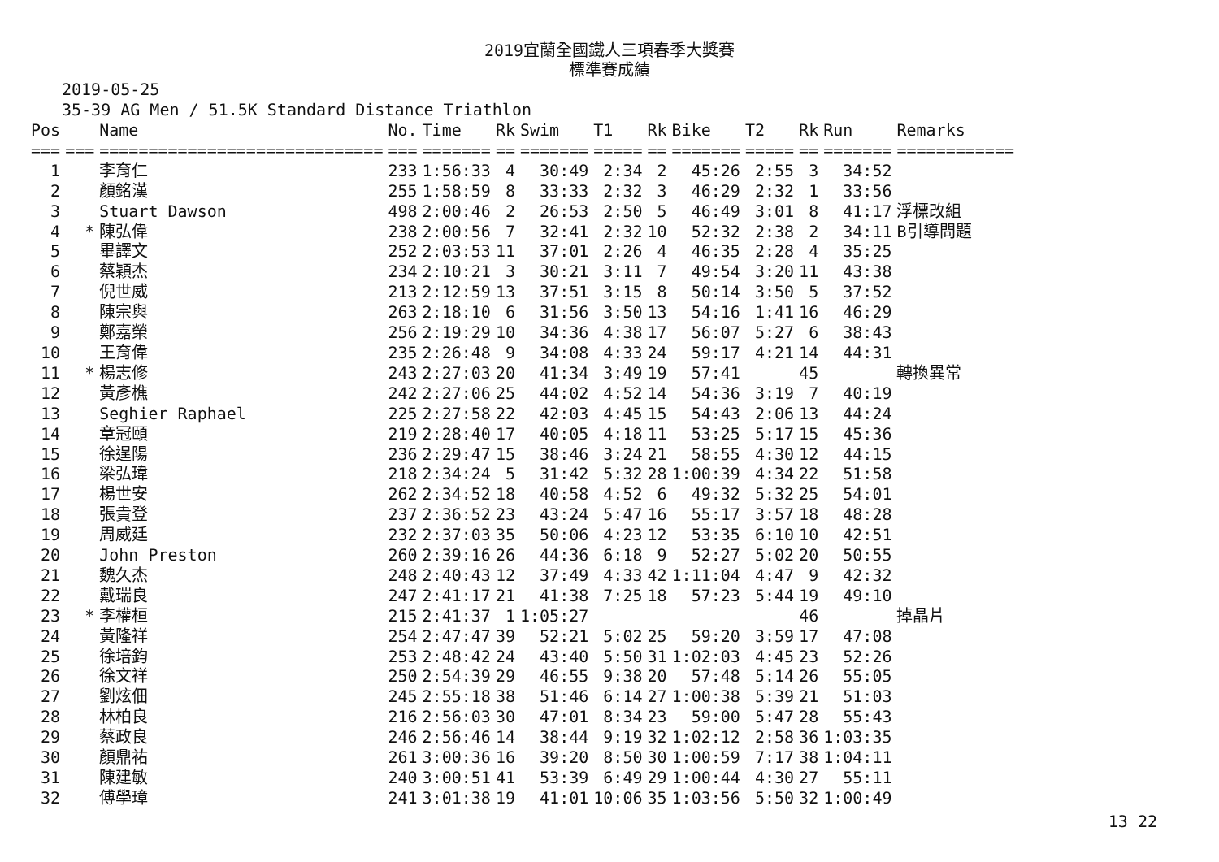2019宜蘭全國鐵人三項春季大獎賽
標準賽成績
2019-05-25
35-39 AG Men / 51.5K Standard Distance Triathlon
| Pos | | Name | No. | Time | Rk | Swim | T1 | Rk | Bike | T2 | Rk | Run | Remarks |
| --- | --- | --- | --- | --- | --- | --- | --- | --- | --- | --- | --- | --- | --- |
| === | === | ============================= | === | ======= | == | ======= | ===== | == | ======= | ===== | == | ======= | ============ |
| 1 | | 李育仁 | 233 | 1:56:33 | 4 | 30:49 | 2:34 | 2 | 45:26 | 2:55 | 3 | 34:52 | |
| 2 | | 顏銘漢 | 255 | 1:58:59 | 8 | 33:33 | 2:32 | 3 | 46:29 | 2:32 | 1 | 33:56 | |
| 3 | | Stuart Dawson | 498 | 2:00:46 | 2 | 26:53 | 2:50 | 5 | 46:49 | 3:01 | 8 | 41:17 | 浮標改組 |
| 4 | * | 陳弘偉 | 238 | 2:00:56 | 7 | 32:41 | 2:32 | 10 | 52:32 | 2:38 | 2 | 34:11 | B引導問題 |
| 5 | | 畢譯文 | 252 | 2:03:53 | 11 | 37:01 | 2:26 | 4 | 46:35 | 2:28 | 4 | 35:25 | |
| 6 | | 蔡穎杰 | 234 | 2:10:21 | 3 | 30:21 | 3:11 | 7 | 49:54 | 3:20 | 11 | 43:38 | |
| 7 | | 倪世威 | 213 | 2:12:59 | 13 | 37:51 | 3:15 | 8 | 50:14 | 3:50 | 5 | 37:52 | |
| 8 | | 陳宗與 | 263 | 2:18:10 | 6 | 31:56 | 3:50 | 13 | 54:16 | 1:41 | 16 | 46:29 | |
| 9 | | 鄭嘉榮 | 256 | 2:19:29 | 10 | 34:36 | 4:38 | 17 | 56:07 | 5:27 | 6 | 38:43 | |
| 10 | | 王育偉 | 235 | 2:26:48 | 9 | 34:08 | 4:33 | 24 | 59:17 | 4:21 | 14 | 44:31 | |
| 11 | * | 楊志修 | 243 | 2:27:03 | 20 | 41:34 | 3:49 | 19 | 57:41 | | 45 | | 轉換異常 |
| 12 | | 黃彥樵 | 242 | 2:27:06 | 25 | 44:02 | 4:52 | 14 | 54:36 | 3:19 | 7 | 40:19 | |
| 13 | | Seghier Raphael | 225 | 2:27:58 | 22 | 42:03 | 4:45 | 15 | 54:43 | 2:06 | 13 | 44:24 | |
| 14 | | 章冠頤 | 219 | 2:28:40 | 17 | 40:05 | 4:18 | 11 | 53:25 | 5:17 | 15 | 45:36 | |
| 15 | | 徐逞陽 | 236 | 2:29:47 | 15 | 38:46 | 3:24 | 21 | 58:55 | 4:30 | 12 | 44:15 | |
| 16 | | 梁弘瑋 | 218 | 2:34:24 | 5 | 31:42 | 5:32 | 28 | 1:00:39 | 4:34 | 22 | 51:58 | |
| 17 | | 楊世安 | 262 | 2:34:52 | 18 | 40:58 | 4:52 | 6 | 49:32 | 5:32 | 25 | 54:01 | |
| 18 | | 張貴登 | 237 | 2:36:52 | 23 | 43:24 | 5:47 | 16 | 55:17 | 3:57 | 18 | 48:28 | |
| 19 | | 周威廷 | 232 | 2:37:03 | 35 | 50:06 | 4:23 | 12 | 53:35 | 6:10 | 10 | 42:51 | |
| 20 | | John Preston | 260 | 2:39:16 | 26 | 44:36 | 6:18 | 9 | 52:27 | 5:02 | 20 | 50:55 | |
| 21 | | 魏久杰 | 248 | 2:40:43 | 12 | 37:49 | 4:33 | 42 | 1:11:04 | 4:47 | 9 | 42:32 | |
| 22 | | 戴瑞良 | 247 | 2:41:17 | 21 | 41:38 | 7:25 | 18 | 57:23 | 5:44 | 19 | 49:10 | |
| 23 | * | 李權桓 | 215 | 2:41:37 | 1 | 1:05:27 | | | | | 46 | | 掉晶片 |
| 24 | | 黃隆祥 | 254 | 2:47:47 | 39 | 52:21 | 5:02 | 25 | 59:20 | 3:59 | 17 | 47:08 | |
| 25 | | 徐培鈞 | 253 | 2:48:42 | 24 | 43:40 | 5:50 | 31 | 1:02:03 | 4:45 | 23 | 52:26 | |
| 26 | | 徐文祥 | 250 | 2:54:39 | 29 | 46:55 | 9:38 | 20 | 57:48 | 5:14 | 26 | 55:05 | |
| 27 | | 劉炫佃 | 245 | 2:55:18 | 38 | 51:46 | 6:14 | 27 | 1:00:38 | 5:39 | 21 | 51:03 | |
| 28 | | 林柏良 | 216 | 2:56:03 | 30 | 47:01 | 8:34 | 23 | 59:00 | 5:47 | 28 | 55:43 | |
| 29 | | 蔡政良 | 246 | 2:56:46 | 14 | 38:44 | 9:19 | 32 | 1:02:12 | 2:58 | 36 | 1:03:35 | |
| 30 | | 顏鼎祐 | 261 | 3:00:36 | 16 | 39:20 | 8:50 | 30 | 1:00:59 | 7:17 | 38 | 1:04:11 | |
| 31 | | 陳建敏 | 240 | 3:00:51 | 41 | 53:39 | 6:49 | 29 | 1:00:44 | 4:30 | 27 | 55:11 | |
| 32 | | 傅學璋 | 241 | 3:01:38 | 19 | 41:01 | 10:06 | 35 | 1:03:56 | 5:50 | 32 | 1:00:49 | |
13 22